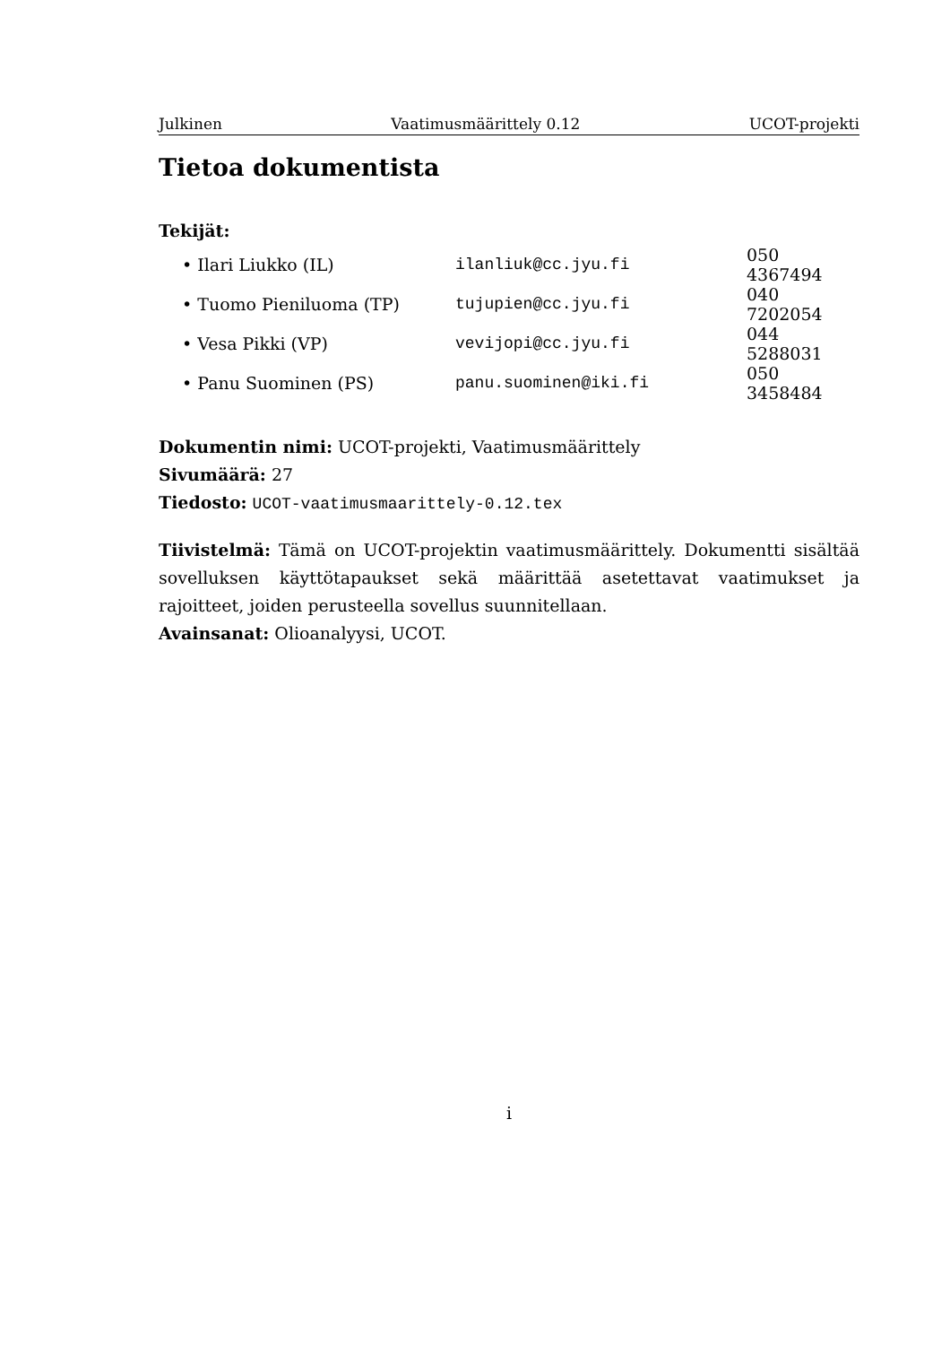Julkinen Vaatimusmäärittely 0.12 UCOT-projekti
Tietoa dokumentista
Tekijät:
| • Ilari Liukko (IL) | ilanliuk@cc.jyu.fi | 050 4367494 |
| • Tuomo Pieniluoma (TP) | tujupien@cc.jyu.fi | 040 7202054 |
| • Vesa Pikki (VP) | vevijopi@cc.jyu.fi | 044 5288031 |
| • Panu Suominen (PS) | panu.suominen@iki.fi | 050 3458484 |
Dokumentin nimi: UCOT-projekti, Vaatimusmäärittely
Sivumäärä: 27
Tiedosto: UCOT-vaatimusmaarittely-0.12.tex
Tiivistelmä: Tämä on UCOT-projektin vaatimusmäärittely. Dokumentti sisältää sovelluksen käyttötapaukset sekä määrittää asetettavat vaatimukset ja rajoitteet, joiden perusteella sovellus suunnitellaan.
Avainsanat: Olioanalyysi, UCOT.
i